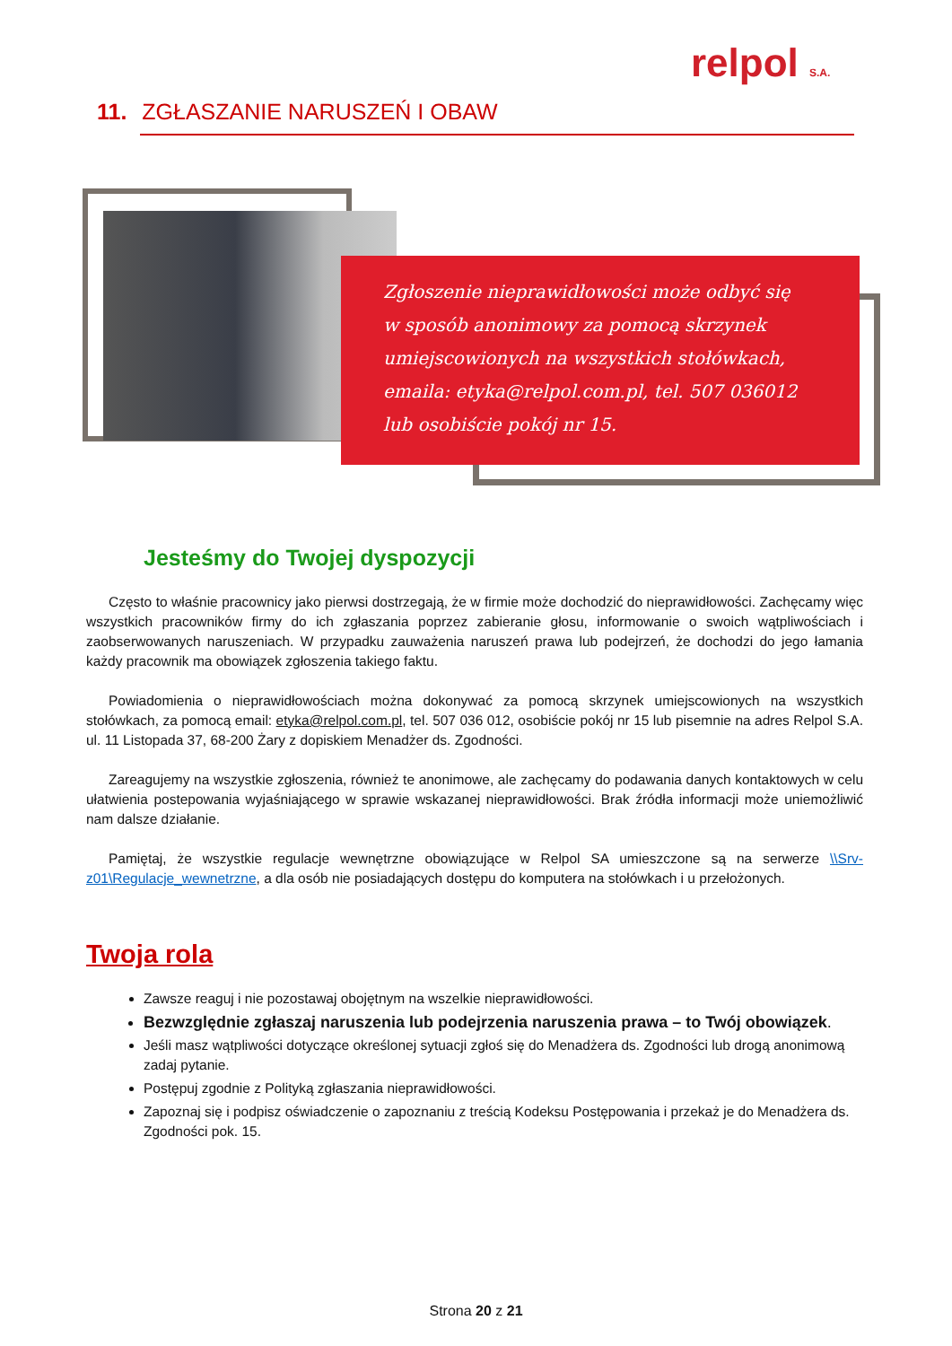relpol S.A.
11. ZGŁASZANIE NARUSZEŃ I OBAW
Zgłoszenie nieprawidłowości może odbyć się
w sposób anonimowy za pomocą skrzynek
umiejscowionych na wszystkich stołówkach,
emaila: etyka@relpol.com.pl, tel. 507 036012
lub osobiście pokój nr 15.
Jesteśmy do Twojej dyspozycji
Często to właśnie pracownicy jako pierwsi dostrzegają, że w firmie może dochodzić do nieprawidłowości. Zachęcamy więc wszystkich pracowników firmy do ich zgłaszania poprzez zabieranie głosu, informowanie o swoich wątpliwościach i zaobserwowanych naruszeniach. W przypadku zauważenia naruszeń prawa lub podejrzeń, że dochodzi do jego łamania każdy pracownik ma obowiązek zgłoszenia takiego faktu.
Powiadomienia o nieprawidłowościach można dokonywać za pomocą skrzynek umiejscowionych na wszystkich stołówkach, za pomocą email: etyka@relpol.com.pl, tel. 507 036 012, osobiście pokój nr 15 lub pisemnie na adres Relpol S.A. ul. 11 Listopada 37, 68-200 Żary z dopiskiem Menadżer ds. Zgodności.
Zareagujemy na wszystkie zgłoszenia, również te anonimowe, ale zachęcamy do podawania danych kontaktowych w celu ułatwienia postepowania wyjaśniającego w sprawie wskazanej nieprawidłowości. Brak źródła informacji może uniemożliwić nam dalsze działanie.
Pamiętaj, że wszystkie regulacje wewnętrzne obowiązujące w Relpol SA umieszczone są na serwerze \\Srv-z01\Regulacje_wewnetrzne, a dla osób nie posiadających dostępu do komputera na stołówkach i u przełożonych.
Twoja rola
Zawsze reaguj i nie pozostawaj obojętnym na wszelkie nieprawidłowości.
Bezwzględnie zgłaszaj naruszenia lub podejrzenia naruszenia prawa – to Twój obowiązek.
Jeśli masz wątpliwości dotyczące określonej sytuacji zgłoś się do Menadżera ds. Zgodności lub drogą anonimową zadaj pytanie.
Postępuj zgodnie z Polityką zgłaszania nieprawidłowości.
Zapoznaj się i podpisz oświadczenie o zapoznaniu z treścią Kodeksu Postępowania i przekaż je do Menadżera ds. Zgodności pok. 15.
Strona 20 z 21